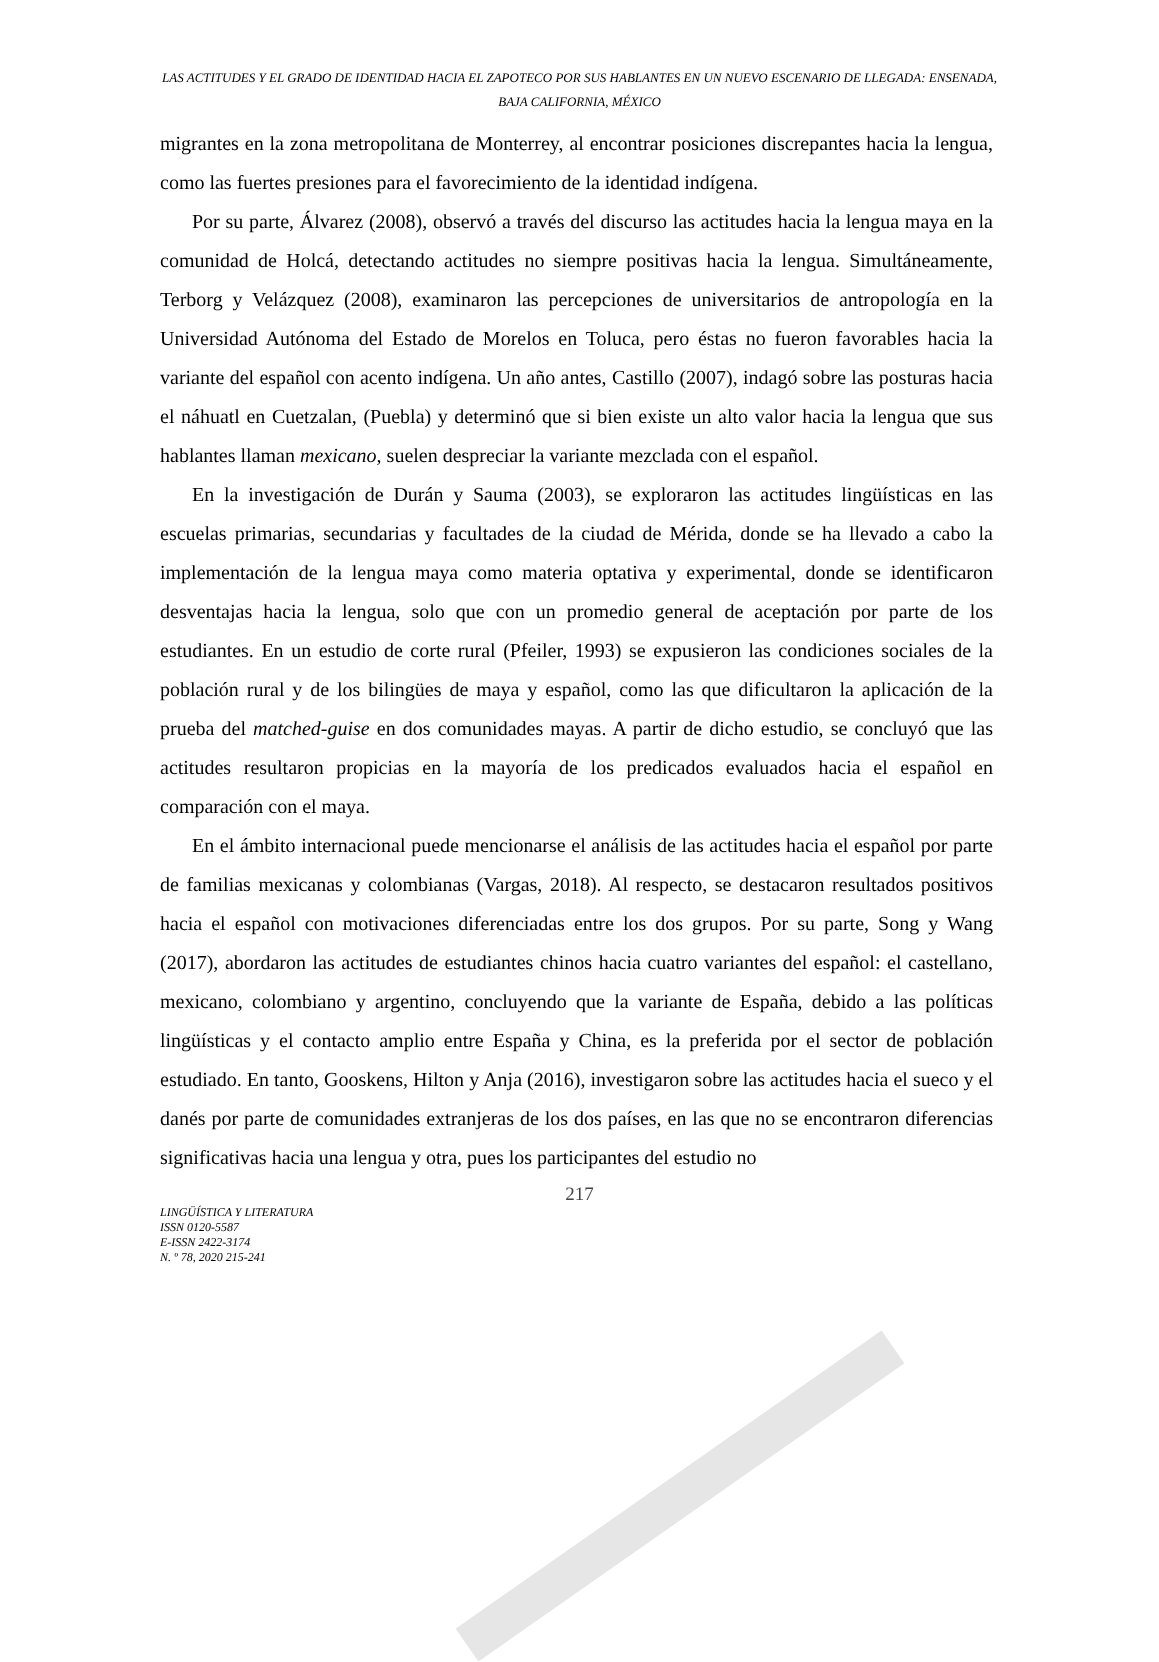LAS ACTITUDES Y EL GRADO DE IDENTIDAD HACIA EL ZAPOTECO POR SUS HABLANTES EN UN NUEVO ESCENARIO DE LLEGADA: ENSENADA, BAJA CALIFORNIA, MÉXICO
migrantes en la zona metropolitana de Monterrey, al encontrar posiciones discrepantes hacia la lengua, como las fuertes presiones para el favorecimiento de la identidad indígena.
Por su parte, Álvarez (2008), observó a través del discurso las actitudes hacia la lengua maya en la comunidad de Holcá, detectando actitudes no siempre positivas hacia la lengua. Simultáneamente, Terborg y Velázquez (2008), examinaron las percepciones de universitarios de antropología en la Universidad Autónoma del Estado de Morelos en Toluca, pero éstas no fueron favorables hacia la variante del español con acento indígena. Un año antes, Castillo (2007), indagó sobre las posturas hacia el náhuatl en Cuetzalan, (Puebla) y determinó que si bien existe un alto valor hacia la lengua que sus hablantes llaman mexicano, suelen despreciar la variante mezclada con el español.
En la investigación de Durán y Sauma (2003), se exploraron las actitudes lingüísticas en las escuelas primarias, secundarias y facultades de la ciudad de Mérida, donde se ha llevado a cabo la implementación de la lengua maya como materia optativa y experimental, donde se identificaron desventajas hacia la lengua, solo que con un promedio general de aceptación por parte de los estudiantes. En un estudio de corte rural (Pfeiler, 1993) se expusieron las condiciones sociales de la población rural y de los bilingües de maya y español, como las que dificultaron la aplicación de la prueba del matched-guise en dos comunidades mayas. A partir de dicho estudio, se concluyó que las actitudes resultaron propicias en la mayoría de los predicados evaluados hacia el español en comparación con el maya.
En el ámbito internacional puede mencionarse el análisis de las actitudes hacia el español por parte de familias mexicanas y colombianas (Vargas, 2018). Al respecto, se destacaron resultados positivos hacia el español con motivaciones diferenciadas entre los dos grupos. Por su parte, Song y Wang (2017), abordaron las actitudes de estudiantes chinos hacia cuatro variantes del español: el castellano, mexicano, colombiano y argentino, concluyendo que la variante de España, debido a las políticas lingüísticas y el contacto amplio entre España y China, es la preferida por el sector de población estudiado. En tanto, Gooskens, Hilton y Anja (2016), investigaron sobre las actitudes hacia el sueco y el danés por parte de comunidades extranjeras de los dos países, en las que no se encontraron diferencias significativas hacia una lengua y otra, pues los participantes del estudio no
217
LINGÜÍSTICA Y LITERATURA
ISSN 0120-5587
E-ISSN 2422-3174
N. º 78, 2020 215-241